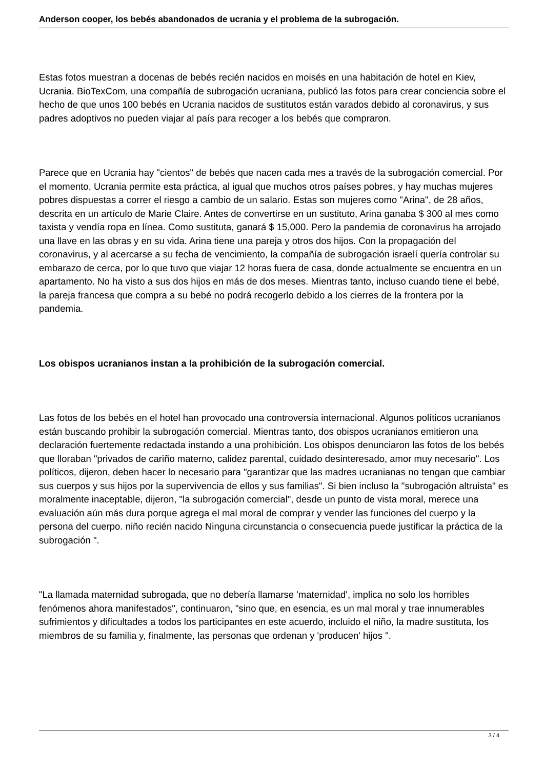Anderson cooper, los bebés abandonados de ucrania y el problema de la subrogación.
Estas fotos muestran a docenas de bebés recién nacidos en moisés en una habitación de hotel en Kiev, Ucrania. BioTexCom, una compañía de subrogación ucraniana, publicó las fotos para crear conciencia sobre el hecho de que unos 100 bebés en Ucrania nacidos de sustitutos están varados debido al coronavirus, y sus padres adoptivos no pueden viajar al país para recoger a los bebés que compraron.
Parece que en Ucrania hay "cientos" de bebés que nacen cada mes a través de la subrogación comercial. Por el momento, Ucrania permite esta práctica, al igual que muchos otros países pobres, y hay muchas mujeres pobres dispuestas a correr el riesgo a cambio de un salario. Estas son mujeres como "Arina", de 28 años, descrita en un artículo de Marie Claire. Antes de convertirse en un sustituto, Arina ganaba $ 300 al mes como taxista y vendía ropa en línea. Como sustituta, ganará $ 15,000. Pero la pandemia de coronavirus ha arrojado una llave en las obras y en su vida. Arina tiene una pareja y otros dos hijos. Con la propagación del coronavirus, y al acercarse a su fecha de vencimiento, la compañía de subrogación israelí quería controlar su embarazo de cerca, por lo que tuvo que viajar 12 horas fuera de casa, donde actualmente se encuentra en un apartamento. No ha visto a sus dos hijos en más de dos meses. Mientras tanto, incluso cuando tiene el bebé, la pareja francesa que compra a su bebé no podrá recogerlo debido a los cierres de la frontera por la pandemia.
Los obispos ucranianos instan a la prohibición de la subrogación comercial.
Las fotos de los bebés en el hotel han provocado una controversia internacional. Algunos políticos ucranianos están buscando prohibir la subrogación comercial. Mientras tanto, dos obispos ucranianos emitieron una declaración fuertemente redactada instando a una prohibición. Los obispos denunciaron las fotos de los bebés que lloraban "privados de cariño materno, calidez parental, cuidado desinteresado, amor muy necesario". Los políticos, dijeron, deben hacer lo necesario para "garantizar que las madres ucranianas no tengan que cambiar sus cuerpos y sus hijos por la supervivencia de ellos y sus familias". Si bien incluso la "subrogación altruista" es moralmente inaceptable, dijeron, "la subrogación comercial", desde un punto de vista moral, merece una evaluación aún más dura porque agrega el mal moral de comprar y vender las funciones del cuerpo y la persona del cuerpo. niño recién nacido Ninguna circunstancia o consecuencia puede justificar la práctica de la subrogación ".
"La llamada maternidad subrogada, que no debería llamarse 'maternidad', implica no solo los horribles fenómenos ahora manifestados", continuaron, "sino que, en esencia, es un mal moral y trae innumerables sufrimientos y dificultades a todos los participantes en este acuerdo, incluido el niño, la madre sustituta, los miembros de su familia y, finalmente, las personas que ordenan y 'producen' hijos ".
3 / 4